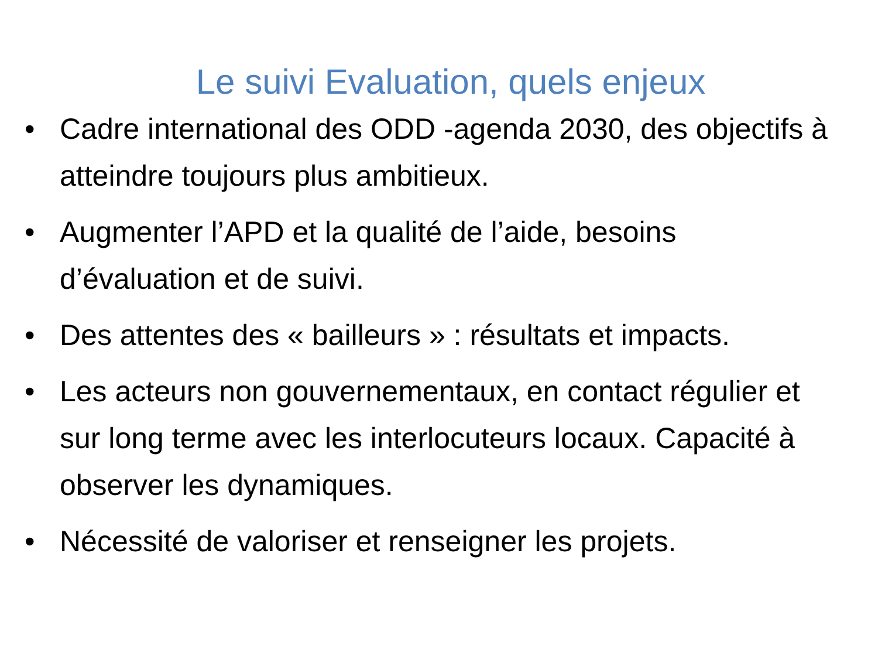Le suivi Evaluation, quels enjeux
• Cadre international des ODD -agenda 2030, des objectifs à atteindre toujours plus ambitieux.
• Augmenter l’APD et la qualité de l’aide, besoins d’évaluation et de suivi.
• Des attentes des « bailleurs » : résultats et impacts.
• Les acteurs non gouvernementaux, en contact régulier et sur long terme avec les interlocuteurs locaux. Capacité à observer les dynamiques.
• Nécessité de valoriser et renseigner les projets.